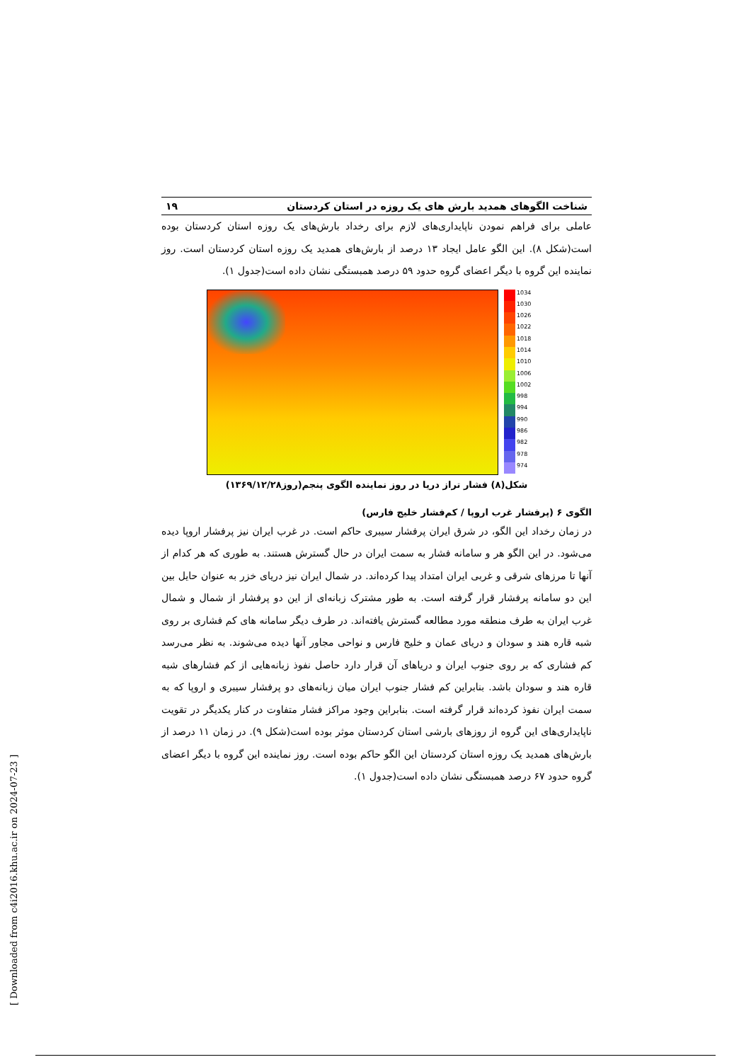شناخت الگوهای همدید بارش های یک روزه در استان کردستان ۱۹
عاملی برای فراهم نمودن ناپایداری‌های لازم برای رخداد بارش‌های یک روزه استان کردستان بوده است(شکل ۸). این الگو عامل ایجاد ۱۳ درصد از بارش‌های همدید یک روزه استان کردستان است. روز نماینده این گروه با دیگر اعضای گروه حدود ۵۹ درصد همبستگی نشان داده است(جدول ۱).
1034
1030
1026
1022
1018
1014
1010
1006
1002
998
994
990
986
982
978
974
شکل(۸) فشار تراز دریا در روز نماینده الگوی پنجم(روز۱۳۶۹/۱۲/۲۸)
الگوی ۶ (پرفشار غرب اروپا / کم‌فشار خلیج فارس)
در زمان رخداد این الگو، در شرق ایران پرفشار سیبری حاکم است. در غرب ایران نیز پرفشار اروپا دیده می‌شود. در این الگو هر و سامانه فشار به سمت ایران در حال گسترش هستند. به طوری که هر کدام از آنها تا مرزهای شرقی و غربی ایران امتداد پیدا کرده‌اند. در شمال ایران نیز دریای خزر به عنوان حایل بین این دو سامانه پرفشار قرار گرفته است. به طور مشترک زبانه‌ای از این دو پرفشار از شمال و شمال غرب ایران به طرف منطقه مورد مطالعه گسترش یافته‌اند. در طرف دیگر سامانه های کم فشاری بر روی شبه قاره هند و سودان و دریای عمان و خلیج فارس و نواحی مجاور آنها دیده می‌شوند. به نظر می‌رسد کم فشاری که بر روی جنوب ایران و دریاهای آن قرار دارد حاصل نفوذ زبانه‌هایی از کم فشارهای شبه قاره هند و سودان باشد. بنابراین کم فشار جنوب ایران میان زبانه‌های دو پرفشار سیبری و اروپا که به سمت ایران نفوذ کرده‌اند قرار گرفته است. بنابراین وجود مراکز فشار متفاوت در کنار یکدیگر در تقویت ناپایداری‌های این گروه از روزهای بارشی استان کردستان موثر بوده است(شکل ۹). در زمان ۱۱ درصد از بارش‌های همدید یک روزه استان کردستان این الگو حاکم بوده است. روز نماینده این گروه با دیگر اعضای گروه حدود ۶۷ درصد همبستگی نشان داده است(جدول ۱).
[ Downloaded from c4i2016.khu.ac.ir on 2024-07-23 ]